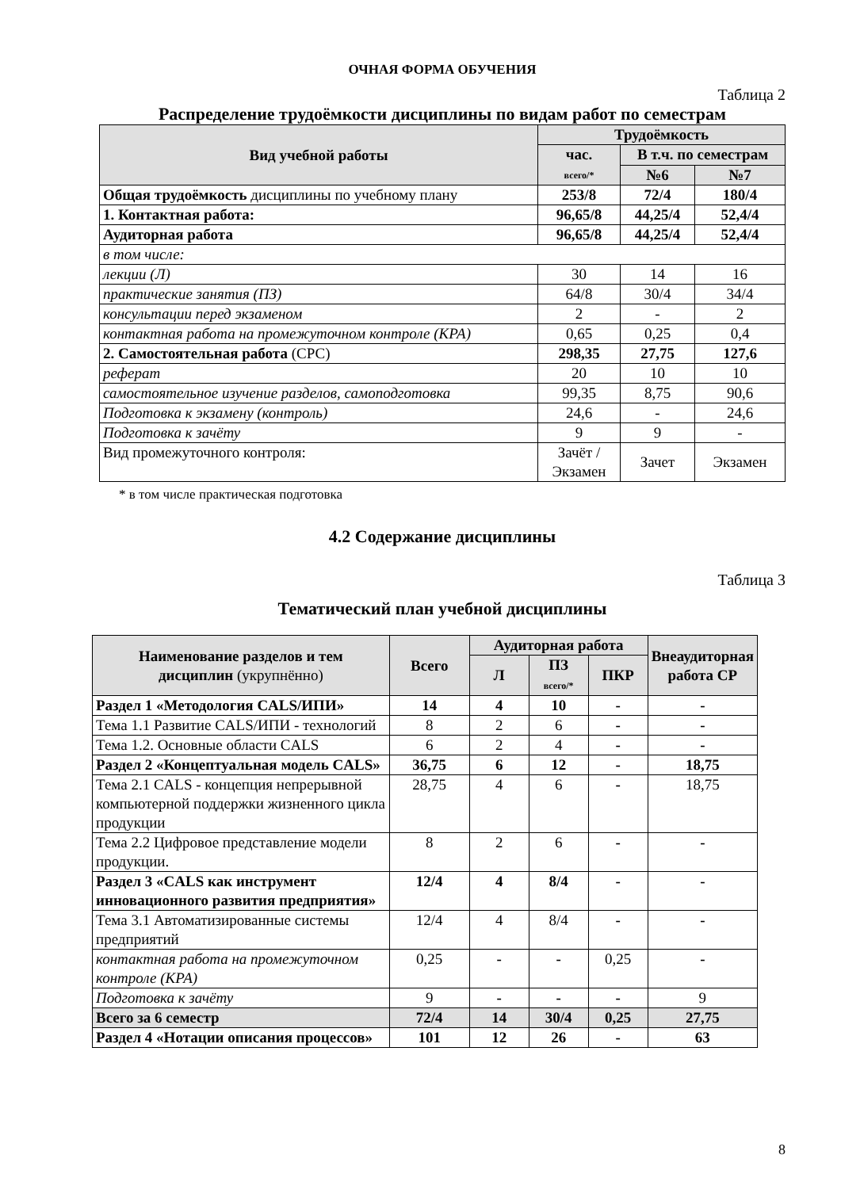ОЧНАЯ ФОРМА ОБУЧЕНИЯ
Таблица 2
Распределение трудоёмкости дисциплины по видам работ по семестрам
| Вид учебной работы | Трудоёмкость | | |
| --- | --- | --- | --- |
| | час. всего/* | В т.ч. по семестрам | |
| | | №6 | №7 |
| Общая трудоёмкость дисциплины по учебному плану | 253/8 | 72/4 | 180/4 |
| 1. Контактная работа: | 96,65/8 | 44,25/4 | 52,4/4 |
| Аудиторная работа | 96,65/8 | 44,25/4 | 52,4/4 |
| в том числе: | | | |
| лекции (Л) | 30 | 14 | 16 |
| практические занятия (ПЗ) | 64/8 | 30/4 | 34/4 |
| консультации перед экзаменом | 2 | - | 2 |
| контактная работа на промежуточном контроле (КРА) | 0,65 | 0,25 | 0,4 |
| 2. Самостоятельная работа (СРС) | 298,35 | 27,75 | 127,6 |
| реферат | 20 | 10 | 10 |
| самостоятельное изучение разделов, самоподготовка | 99,35 | 8,75 | 90,6 |
| Подготовка к экзамену (контроль) | 24,6 | - | 24,6 |
| Подготовка к зачёту | 9 | 9 | - |
| Вид промежуточного контроля: | Зачёт / Экзамен | Зачет | Экзамен |
* в том числе практическая подготовка
4.2 Содержание дисциплины
Таблица 3
Тематический план учебной дисциплины
| Наименование разделов и тем дисциплин (укрупнённо) | Всего | Аудиторная работа | | | Внеаудиторная работа СР |
| --- | --- | --- | --- | --- | --- |
| | | Л | ПЗ всего/* | ПКР | |
| Раздел 1 «Методология CALS/ИПИ» | 14 | 4 | 10 | - | - |
| Тема 1.1 Развитие CALS/ИПИ - технологий | 8 | 2 | 6 | - | - |
| Тема 1.2. Основные области CALS | 6 | 2 | 4 | - | - |
| Раздел 2 «Концептуальная модель CALS» | 36,75 | 6 | 12 | - | 18,75 |
| Тема 2.1 CALS - концепция непрерывной компьютерной поддержки жизненного цикла продукции | 28,75 | 4 | 6 | - | 18,75 |
| Тема 2.2 Цифровое представление модели продукции. | 8 | 2 | 6 | - | - |
| Раздел 3 «CALS как инструмент инновационного развития предприятия» | 12/4 | 4 | 8/4 | - | - |
| Тема 3.1 Автоматизированные системы предприятий | 12/4 | 4 | 8/4 | - | - |
| контактная работа на промежуточном контроле (КРА) | 0,25 | - | - | 0,25 | - |
| Подготовка к зачёту | 9 | - | - | - | 9 |
| Всего за 6 семестр | 72/4 | 14 | 30/4 | 0,25 | 27,75 |
| Раздел 4 «Нотации описания процессов» | 101 | 12 | 26 | - | 63 |
8